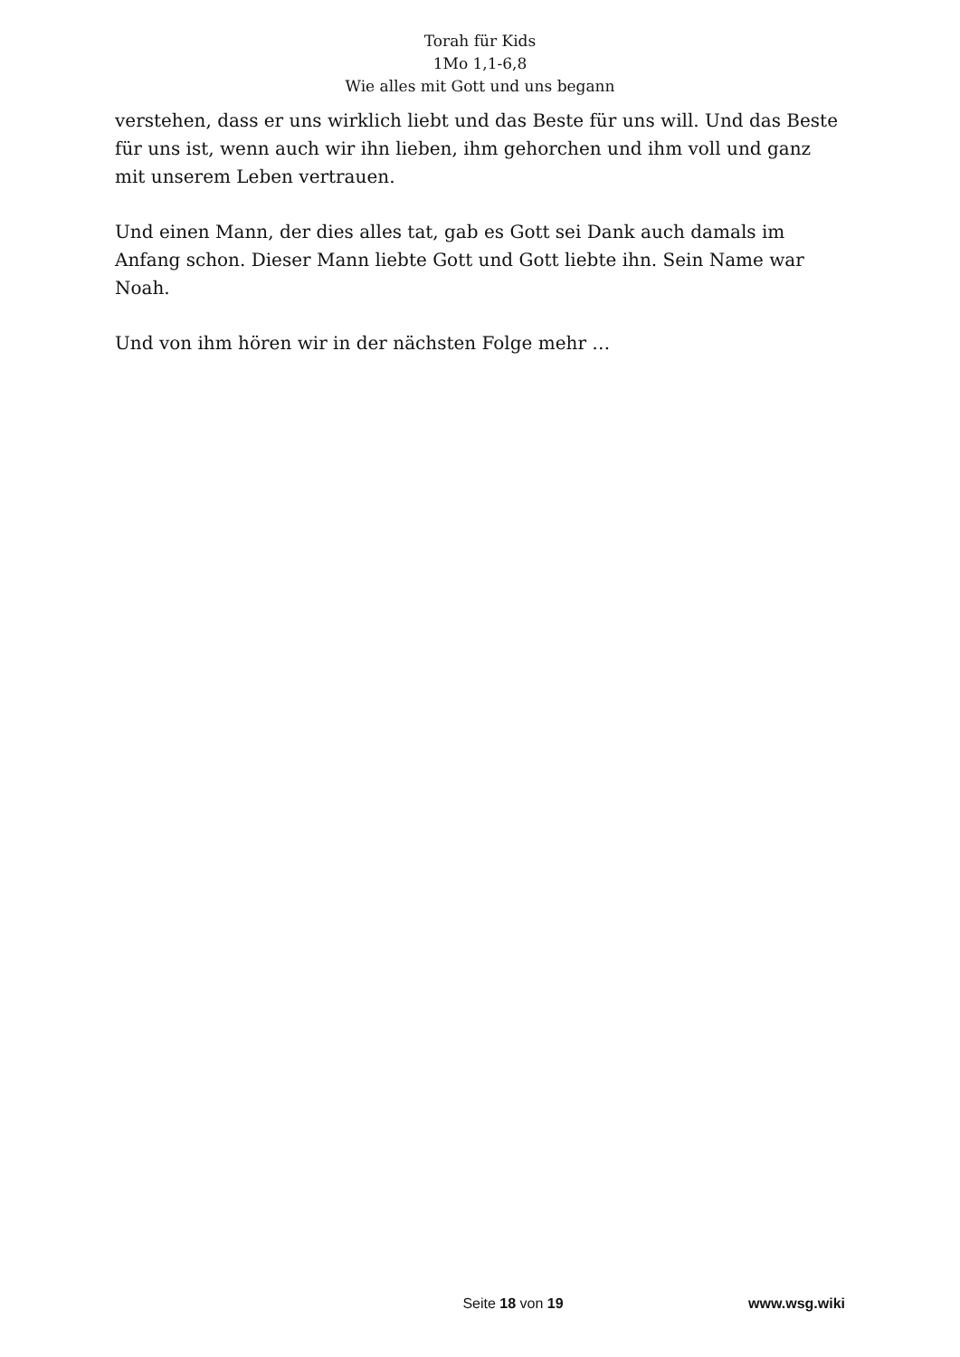Torah für Kids
1Mo 1,1-6,8
Wie alles mit Gott und uns begann
verstehen, dass er uns wirklich liebt und das Beste für uns will. Und das Beste für uns ist, wenn auch wir ihn lieben, ihm gehorchen und ihm voll und ganz mit unserem Leben vertrauen.
Und einen Mann, der dies alles tat, gab es Gott sei Dank auch damals im Anfang schon. Dieser Mann liebte Gott und Gott liebte ihn. Sein Name war Noah.
Und von ihm hören wir in der nächsten Folge mehr …
Seite 18 von 19 www.wsg.wiki